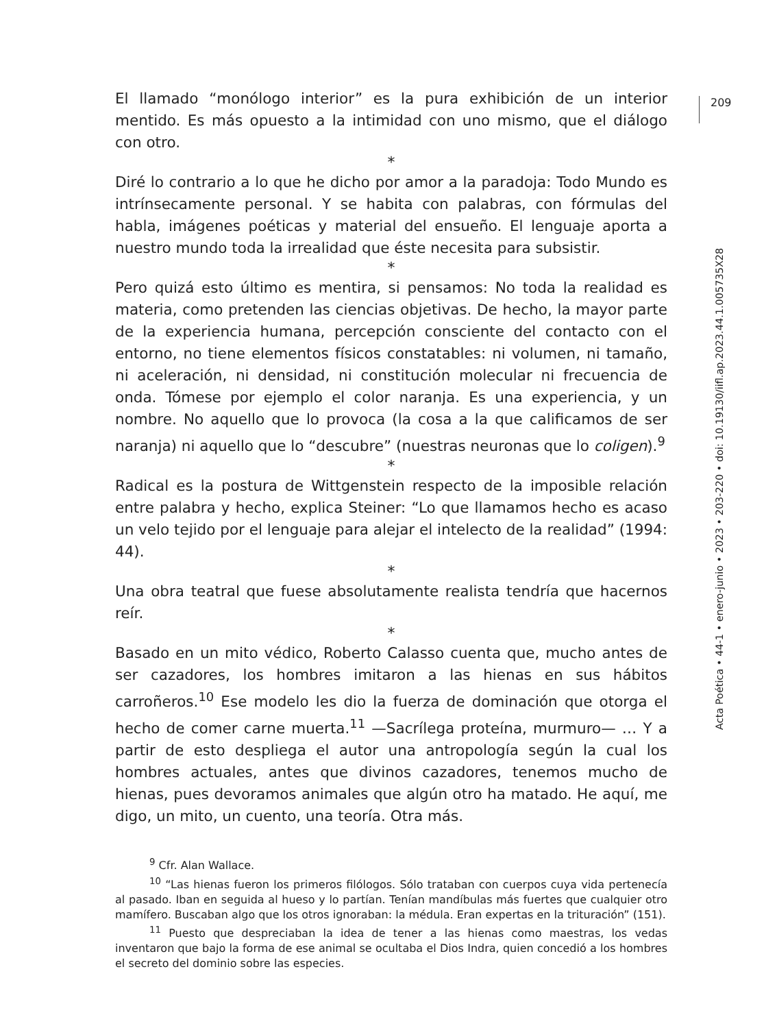209
Acta Poética • 44-1 • enero-junio • 2023 • 203-220 • doi: 10.19130/iifl.ap.2023.44.1.005735X28
El llamado “monólogo interior” es la pura exhibición de un interior mentido. Es más opuesto a la intimidad con uno mismo, que el diálogo con otro.
*
Diré lo contrario a lo que he dicho por amor a la paradoja: Todo Mundo es intrínsecamente personal. Y se habita con palabras, con fórmulas del habla, imágenes poéticas y material del ensueño. El lenguaje aporta a nuestro mundo toda la irrealidad que éste necesita para subsistir.
*
Pero quizá esto último es mentira, si pensamos: No toda la realidad es materia, como pretenden las ciencias objetivas. De hecho, la mayor parte de la experiencia humana, percepción consciente del contacto con el entorno, no tiene elementos físicos constatables: ni volumen, ni tamaño, ni aceleración, ni densidad, ni constitución molecular ni frecuencia de onda. Tómese por ejemplo el color naranja. Es una experiencia, y un nombre. No aquello que lo provoca (la cosa a la que calificamos de ser naranja) ni aquello que lo “descubre” (nuestras neuronas que lo coligen).<sup>9</sup>
*
Radical es la postura de Wittgenstein respecto de la imposible relación entre palabra y hecho, explica Steiner: “Lo que llamamos hecho es acaso un velo tejido por el lenguaje para alejar el intelecto de la realidad” (1994: 44).
*
Una obra teatral que fuese absolutamente realista tendría que hacernos reír.
*
Basado en un mito védico, Roberto Calasso cuenta que, mucho antes de ser cazadores, los hombres imitaron a las hienas en sus hábitos carroñeros.<sup>10</sup> Ese modelo les dio la fuerza de dominación que otorga el hecho de comer carne muerta.<sup>11</sup> —Sacrílega proteína, murmuro— … Y a partir de esto despliega el autor una antropología según la cual los hombres actuales, antes que divinos cazadores, tenemos mucho de hienas, pues devoramos animales que algún otro ha matado. He aquí, me digo, un mito, un cuento, una teoría. Otra más.
<sup>9</sup> Cfr. Alan Wallace.
<sup>10</sup> “Las hienas fueron los primeros filólogos. Sólo trataban con cuerpos cuya vida pertenecía al pasado. Iban en seguida al hueso y lo partían. Tenían mandíbulas más fuertes que cualquier otro mamífero. Buscaban algo que los otros ignoraban: la médula. Eran expertas en la trituración” (151).
<sup>11</sup> Puesto que despreciaban la idea de tener a las hienas como maestras, los vedas inventaron que bajo la forma de ese animal se ocultaba el Dios Indra, quien concedió a los hombres el secreto del dominio sobre las especies.